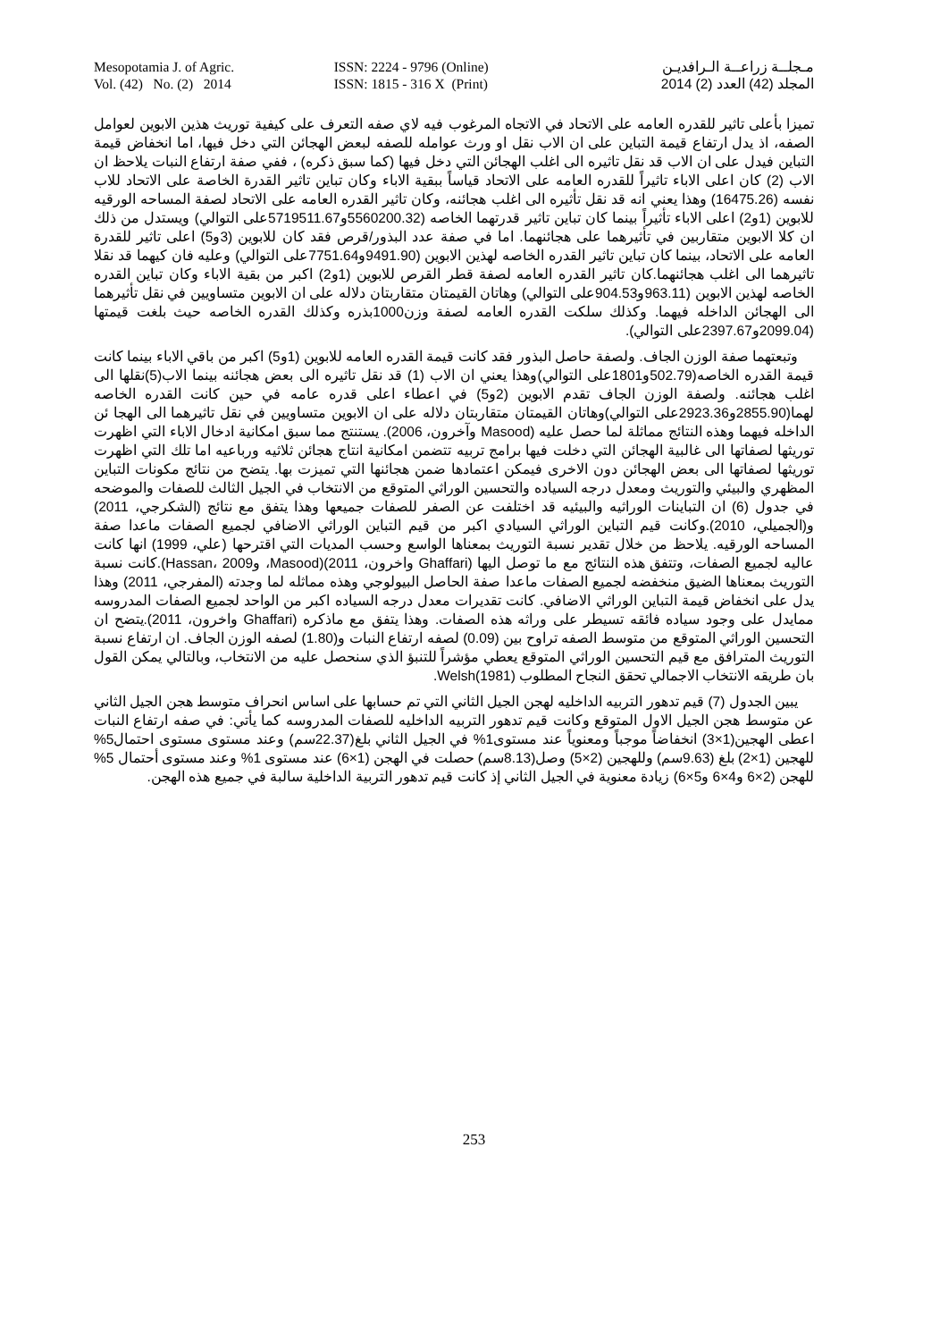Mesopotamia J. of Agric.
Vol. (42) No. (2) 2014
ISSN: 2224 - 9796 (Online)
ISSN: 1815 - 316 X (Print)
مـجلــة زراعــة الـرافديـن
المجلد (42) العدد (2) 2014
تميزا بأعلى تاثير للقدره العامه على الاتحاد في الاتجاه المرغوب فيه لاي صفه التعرف على كيفية توريث هذين الابوين لعوامل الصفه، اذ يدل ارتفاع قيمة التباين على ان الاب نقل او ورث عوامله للصفه لبعض الهجائن التي دخل فيها، اما انخفاض قيمة التباين فيدل على ان الاب قد نقل تاثيره الى اغلب الهجائن التي دخل فيها (كما سبق ذكره) ، ففي صفة ارتفاع النبات يلاحظ ان الاب (2) كان اعلى الاباء تاثيراً للقدره العامه على الاتحاد قياساً ببقية الاباء وكان تباين تاثير القدرة الخاصة على الاتحاد للاب نفسه (16475.26) وهذا يعني انه قد نقل تأثيره الى اغلب هجائنه، وكان تاثير القدره العامه على الاتحاد لصفة المساحه الورقيه للابوين (1و2) اعلى الاباء تأثيراً بينما كان تباين تاثير قدرتهما الخاصه (5560200.32و5719511.67على التوالي) ويستدل من ذلك ان كلا الابوين متقاربين في تأثيرهما على هجائنهما. اما في صفة عدد البذور/قرص فقد كان للابوين (3و5) اعلى تاثير للقدرة العامه على الاتحاد، بينما كان تباين تاثير القدره الخاصه لهذين الابوين (9491.90و7751.64على التوالي) وعليه فان كيهما قد نقلا تاثيرهما الى اغلب هجائنهما.كان تاثير القدره العامه لصفة قطر القرص للابوين (1و2) اكبر من بقية الاباء وكان تباين القدره الخاصه لهذين الابوين (963.11و904.53على التوالي) وهاتان القيمتان متقاربتان دلاله على ان الابوين متساويين في نقل تأثيرهما الى الهجائن الداخله فيهما. وكذلك سلكت القدره العامه لصفة وزن1000بذره وكذلك القدره الخاصه حيث بلغت قيمتها (2099.04و2397.67على التوالي).
وتبعتهما صفة الوزن الجاف. ولصفة حاصل البذور فقد كانت قيمة القدره العامه للابوين (1و5) اكبر من باقي الاباء بينما كانت قيمة القدره الخاصه(502.79و1801على التوالي)وهذا يعني ان الاب (1) قد نقل تاثيره الى بعض هجائنه بينما الاب(5)نقلها الى اغلب هجائنه. ولصفة الوزن الجاف تقدم الابوين (2و5) في اعطاء اعلى قدره عامه في حين كانت القدره الخاصه لهما(2855.90و2923.36على التوالي)وهاتان القيمتان متقاربتان دلاله على ان الابوين متساويين في نقل تاثيرهما الى الهجا ئن الداخله فيهما وهذه النتائج مماثلة لما حصل عليه (Masood وآخرون، 2006). يستنتج مما سبق امكانية ادخال الاباء التي اظهرت توريثها لصفاتها الى غالبية الهجائن التي دخلت فيها برامج تربيه تتضمن امكانية انتاج هجائن ثلاثيه ورباعيه اما تلك التي اظهرت توريثها لصفاتها الى بعض الهجائن دون الاخرى فيمكن اعتمادها ضمن هجائنها التي تميزت بها. يتضح من نتائج مكونات التباين المظهري والبيئي والتوريث ومعدل درجه السياده والتحسين الوراثي المتوقع من الانتخاب في الجيل الثالث للصفات والموضحه في جدول (6) ان التباينات الوراثيه والبيئيه قد اختلفت عن الصفر للصفات جميعها وهذا يتفق مع نتائج (الشكرجي، 2011) و(الجميلي، 2010).وكانت قيم التباين الوراثي السيادي اكبر من قيم التباين الوراثي الاضافي لجميع الصفات ماعدا صفة المساحه الورقيه. يلاحظ من خلال تقدير نسبة التوريث بمعناها الواسع وحسب المديات التي اقترحها (علي، 1999) انها كانت عاليه لجميع الصفات، وتتفق هذه النتائج مع ما توصل اليها (Ghaffari واخرون، 2011)(Masood، وHassan، 2009).كانت نسبة التوريث بمعناها الضيق منخفضه لجميع الصفات ماعدا صفة الحاصل البيولوجي وهذه مماثله لما وجدته (المفرجي، 2011) وهذا يدل على انخفاض قيمة التباين الوراثي الاضافي. كانت تقديرات معدل درجه السياده اكبر من الواحد لجميع الصفات المدروسه ممايدل على وجود سياده فائقه تسيطر على وراثه هذه الصفات. وهذا يتفق مع ماذكره (Ghaffari واخرون، 2011).يتضح ان التحسين الوراثي المتوقع من متوسط الصفه تراوح بين (0.09) لصفه ارتفاع النبات و(1.80) لصفه الوزن الجاف. ان ارتفاع نسبة التوريث المترافق مع قيم التحسين الوراثي المتوقع يعطي مؤشراً للتنبؤ الذي سنحصل عليه من الانتخاب، وبالتالي يمكن القول بان طريقه الانتخاب الاجمالي تحقق النجاح المطلوب Welsh(1981).
يبين الجدول (7) قيم تدهور التربيه الداخليه لهجن الجيل الثاني التي تم حسابها على اساس انحراف متوسط هجن الجيل الثاني عن متوسط هجن الجيل الاول المتوقع وكانت قيم تدهور التربيه الداخليه للصفات المدروسه كما يأتي: في صفه ارتفاع النبات اعطى الهجين(1×3) انخفاضاً موجباً ومعنوياً عند مستوى1% في الجيل الثاني بلغ(22.37سم) وعند مستوى مستوى احتمال5% للهجين (1×2) بلغ (9.63سم) وللهجين (2×5) وصل(8.13سم) حصلت في الهجن (1×6) عند مستوى 1% وعند مستوى أحتمال 5% للهجن (2×6 و4×6 و5×6) زيادة معنوية في الجيل الثاني إذ كانت قيم تدهور التربية الداخلية سالبة في جميع هذه الهجن.
253